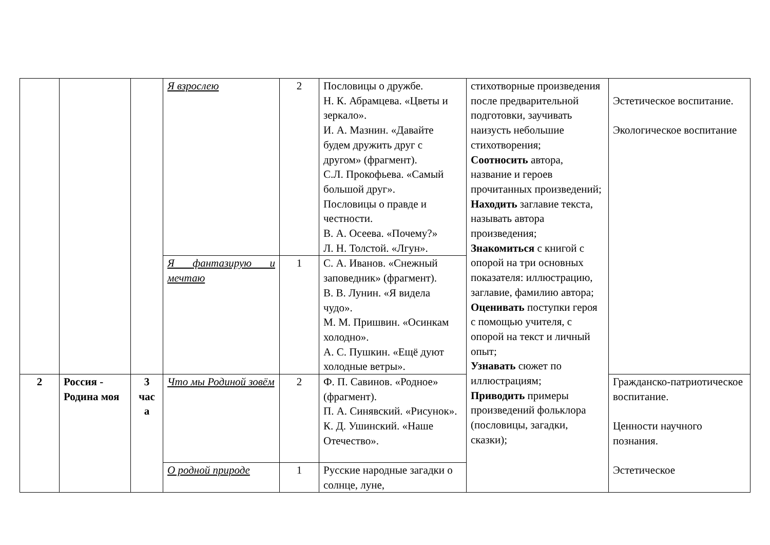| | | | Я взрослею | 2 | Пословицы о дружбе. Н. К. Абрамцева. «Цветы и зеркало». И. А. Мазнин. «Давайте будем дружить друг с другом» (фрагмент). С.Л. Прокофьева. «Самый большой друг». Пословицы о правде и честности. В. А. Осеева. «Почему?» Л. Н. Толстой. «Лгун». | стихотворные произведения после предварительной подготовки, заучивать наизусть небольшие стихотворения; Соотносить автора, название и героев прочитанных произведений; Находить заглавие текста, называть автора произведения; Знакомиться с книгой с опорой на три основных показателя: иллюстрацию, заглавие, фамилию автора; Оценивать поступки героя с помощью учителя, с опорой на текст и личный опыт; Узнавать сюжет по иллюстрациям; Приводить примеры произведений фольклора (пословицы, загадки, сказки); | Эстетическое воспитание. Экологическое воспитание |
| | | | Я фантазирую и мечтаю | 1 | С. А. Иванов. «Снежный заповедник» (фрагмент). В. В. Лунин. «Я видела чудо». М. М. Пришвин. «Осинкам холодно». А. С. Пушкин. «Ещё дуют холодные ветры». | | |
| 2 | Россия - Родина моя | 3 час а | Что мы Родиной зовём | 2 | Ф. П. Савинов. «Родное» (фрагмент). П. А. Синявский. «Рисунок». К. Д. Ушинский. «Наше Отечество». | | Гражданско-патриотическое воспитание. Ценности научного познания. Эстетическое |
| | | | О родной природе | 1 | Русские народные загадки о солнце, луне, | | |